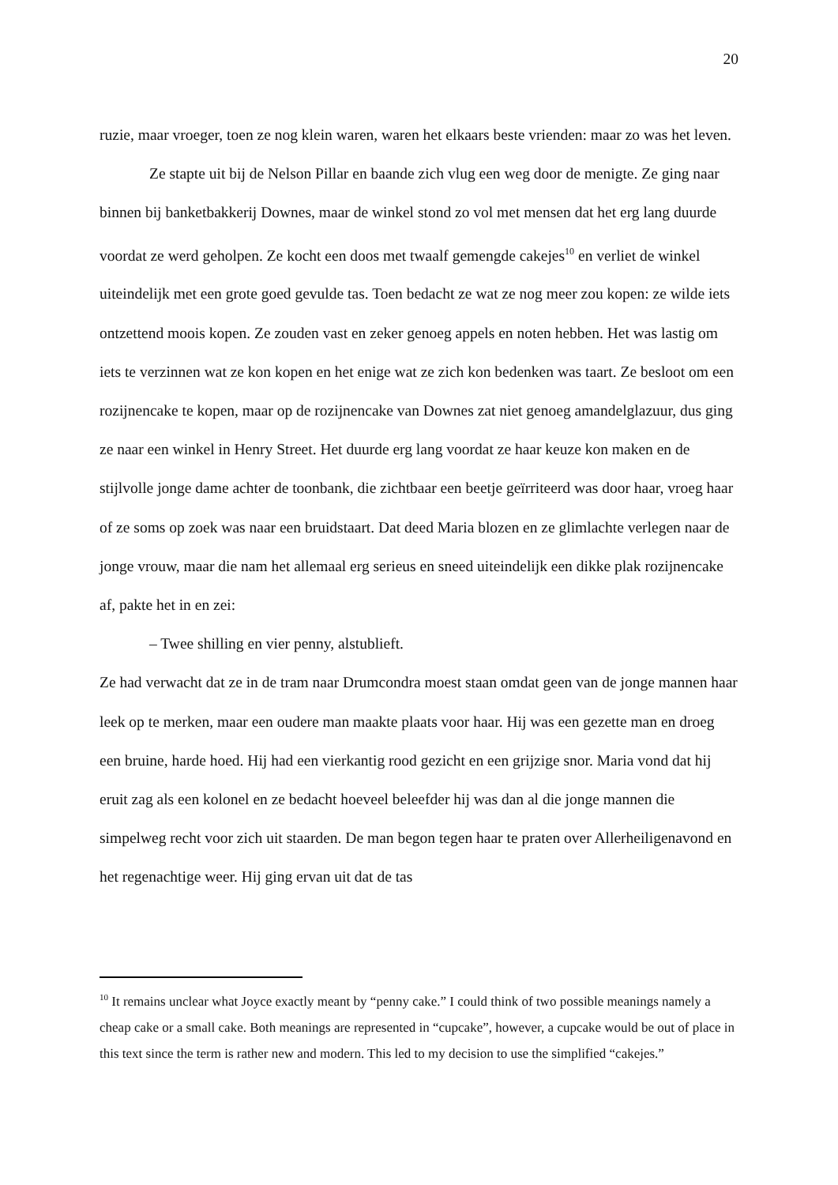20
ruzie, maar vroeger, toen ze nog klein waren, waren het elkaars beste vrienden: maar zo was het leven.
Ze stapte uit bij de Nelson Pillar en baande zich vlug een weg door de menigte. Ze ging naar binnen bij banketbakkerij Downes, maar de winkel stond zo vol met mensen dat het erg lang duurde voordat ze werd geholpen. Ze kocht een doos met twaalf gemengde cakejes<sup>10</sup> en verliet de winkel uiteindelijk met een grote goed gevulde tas. Toen bedacht ze wat ze nog meer zou kopen: ze wilde iets ontzettend moois kopen. Ze zouden vast en zeker genoeg appels en noten hebben. Het was lastig om iets te verzinnen wat ze kon kopen en het enige wat ze zich kon bedenken was taart. Ze besloot om een rozijnencake te kopen, maar op de rozijnencake van Downes zat niet genoeg amandelglazuur, dus ging ze naar een winkel in Henry Street. Het duurde erg lang voordat ze haar keuze kon maken en de stijlvolle jonge dame achter de toonbank, die zichtbaar een beetje geïrriteerd was door haar, vroeg haar of ze soms op zoek was naar een bruidstaart. Dat deed Maria blozen en ze glimlachte verlegen naar de jonge vrouw, maar die nam het allemaal erg serieus en sneed uiteindelijk een dikke plak rozijnencake af, pakte het in en zei:
– Twee shilling en vier penny, alstublieft.
Ze had verwacht dat ze in de tram naar Drumcondra moest staan omdat geen van de jonge mannen haar leek op te merken, maar een oudere man maakte plaats voor haar. Hij was een gezette man en droeg een bruine, harde hoed. Hij had een vierkantig rood gezicht en een grijzige snor. Maria vond dat hij eruit zag als een kolonel en ze bedacht hoeveel beleefder hij was dan al die jonge mannen die simpelweg recht voor zich uit staarden. De man begon tegen haar te praten over Allerheiligenavond en het regenachtige weer. Hij ging ervan uit dat de tas
<sup>10</sup> It remains unclear what Joyce exactly meant by “penny cake.” I could think of two possible meanings namely a cheap cake or a small cake. Both meanings are represented in “cupcake”, however, a cupcake would be out of place in this text since the term is rather new and modern. This led to my decision to use the simplified “cakejes.”